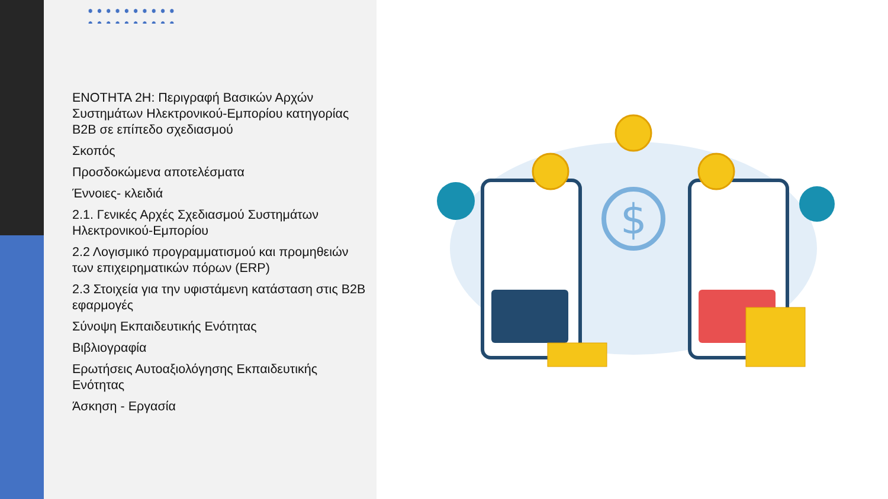ΕΝΟΤΗΤΑ 2Η: Περιγραφή Βασικών Αρχών Συστημάτων Ηλεκτρονικού-Εμπορίου κατηγορίας B2B σε επίπεδο σχεδιασμού
Σκοπός
Προσδοκώμενα αποτελέσματα
Έννοιες- κλειδιά
2.1. Γενικές Αρχές Σχεδιασμού Συστημάτων Ηλεκτρονικού-Εμπορίου
2.2 Λογισμικό προγραμματισμού και προμηθειών των επιχειρηματικών πόρων (ERP)
2.3 Στοιχεία για την υφιστάμενη κατάσταση στις B2B εφαρμογές
Σύνοψη Εκπαιδευτικής Ενότητας
Βιβλιογραφία
Ερωτήσεις Αυτοαξιολόγησης Εκπαιδευτικής Ενότητας
Άσκηση - Εργασία
$